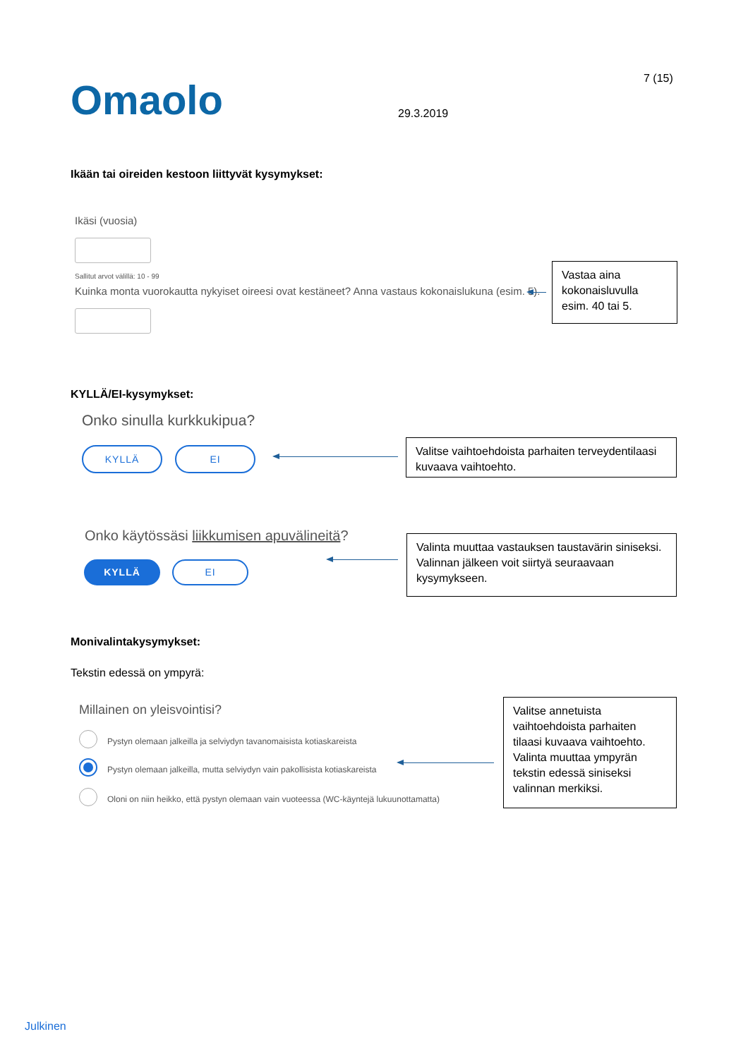7 (15)
Omaolo 29.3.2019
Ikään tai oireiden kestoon liittyvät kysymykset:
Ikäsi (vuosia)
Sallitut arvot välillä: 10 - 99
Kuinka monta vuorokautta nykyiset oireesi ovat kestäneet? Anna vastaus kokonaislukuna (esim. 5).
Vastaa aina kokonaisluvulla esim. 40 tai 5.
KYLLÄ/EI-kysymykset:
Onko sinulla kurkkukipua?
KYLLÄ EI
Valitse vaihtoehdoista parhaiten terveydentilaasi kuvaava vaihtoehto.
Onko käytössäsi liikkumisen apuvälineitä?
KYLLÄ EI
Valinta muuttaa vastauksen taustavärin siniseksi. Valinnan jälkeen voit siirtyä seuraavaan kysymykseen.
Monivalintakysymykset:
Tekstin edessä on ympyrä:
Millainen on yleisvointisi?
Pystyn olemaan jalkeilla ja selviydyn tavanomaisista kotiaskareista
Pystyn olemaan jalkeilla, mutta selviydyn vain pakollisista kotiaskareista
Oloni on niin heikko, että pystyn olemaan vain vuoteessa (WC-käyntejä lukuunottamatta)
Valitse annetuista vaihtoehdoista parhaiten tilaasi kuvaava vaihtoehto. Valinta muuttaa ympyrän tekstin edessä siniseksi valinnan merkiksi.
Julkinen